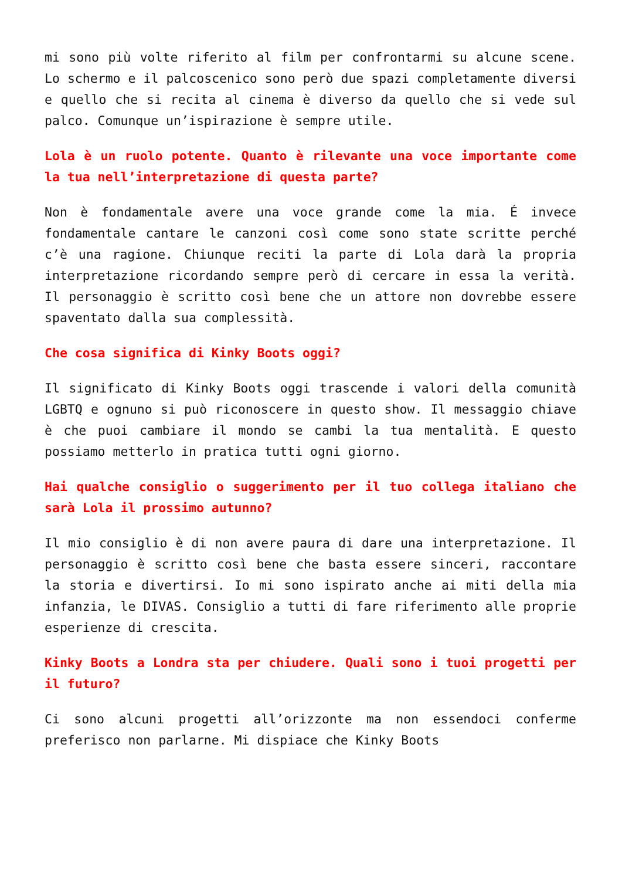mi sono più volte riferito al film per confrontarmi su alcune scene. Lo schermo e il palcoscenico sono però due spazi completamente diversi e quello che si recita al cinema è diverso da quello che si vede sul palco. Comunque un’ispirazione è sempre utile.
Lola è un ruolo potente. Quanto è rilevante una voce importante come la tua nell’interpretazione di questa parte?
Non è fondamentale avere una voce grande come la mia. É invece fondamentale cantare le canzoni così come sono state scritte perché c’è una ragione. Chiunque reciti la parte di Lola darà la propria interpretazione ricordando sempre però di cercare in essa la verità. Il personaggio è scritto così bene che un attore non dovrebbe essere spaventato dalla sua complessità.
Che cosa significa di Kinky Boots oggi?
Il significato di Kinky Boots oggi trascende i valori della comunità LGBTQ e ognuno si può riconoscere in questo show. Il messaggio chiave è che puoi cambiare il mondo se cambi la tua mentalità. E questo possiamo metterlo in pratica tutti ogni giorno.
Hai qualche consiglio o suggerimento per il tuo collega italiano che sarà Lola il prossimo autunno?
Il mio consiglio è di non avere paura di dare una interpretazione. Il personaggio è scritto così bene che basta essere sinceri, raccontare la storia e divertirsi. Io mi sono ispirato anche ai miti della mia infanzia, le DIVAS. Consiglio a tutti di fare riferimento alle proprie esperienze di crescita.
Kinky Boots a Londra sta per chiudere. Quali sono i tuoi progetti per il futuro?
Ci sono alcuni progetti all’orizzonte ma non essendoci conferme preferisco non parlarne. Mi dispiace che Kinky Boots